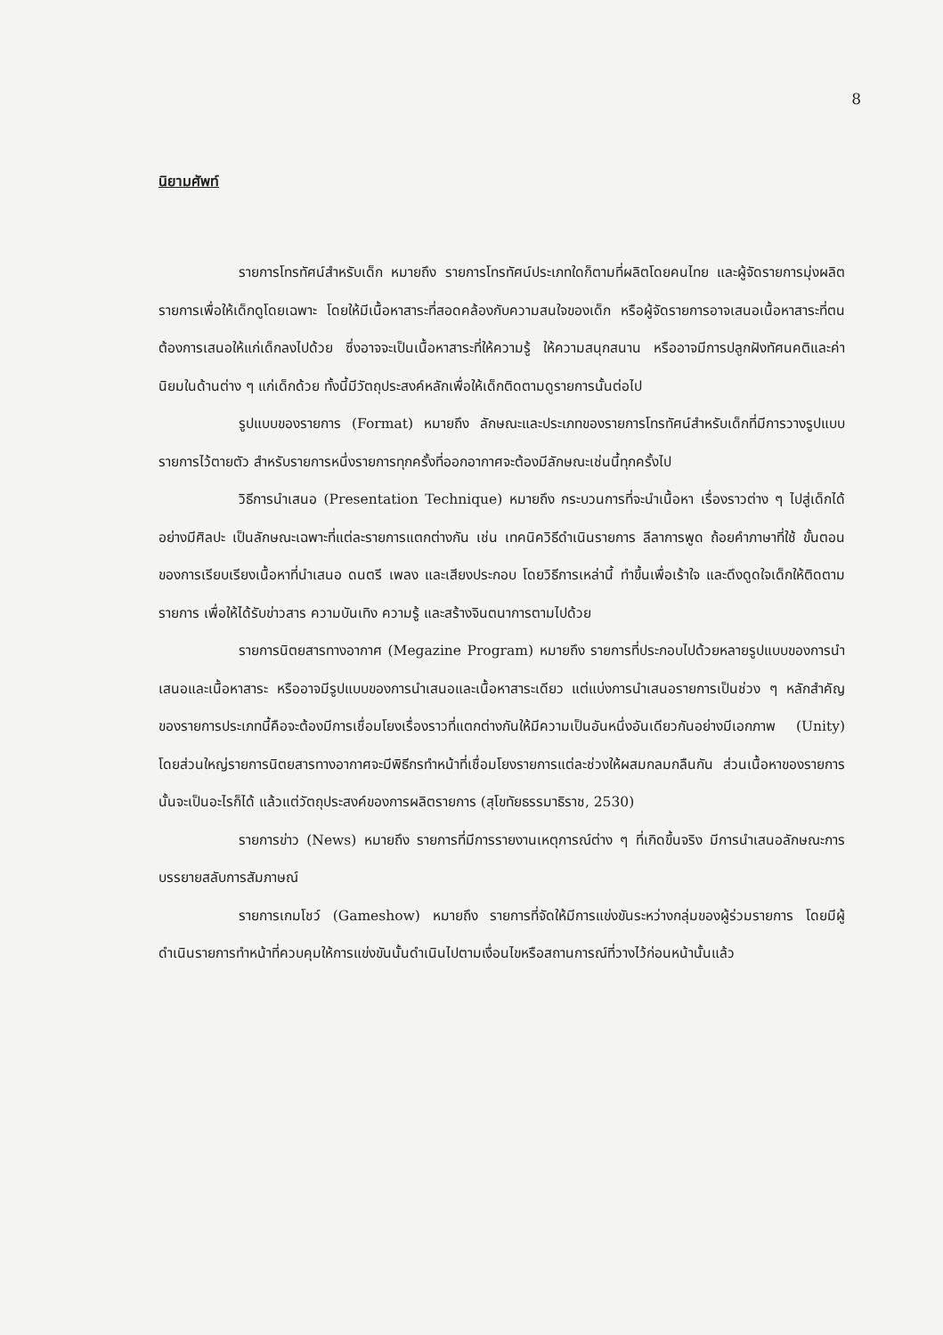8
นิยามศัพท์
รายการโทรทัศน์สำหรับเด็ก หมายถึง รายการโทรทัศน์ประเภทใดก็ตามที่ผลิตโดยคนไทย และผู้จัดรายการมุ่งผลิตรายการเพื่อให้เด็กดูโดยเฉพาะ โดยให้มีเนื้อหาสาระที่สอดคล้องกับความสนใจของเด็ก หรือผู้จัดรายการอาจเสนอเนื้อหาสาระที่ตนต้องการเสนอให้แก่เด็กลงไปด้วย ซึ่งอาจจะเป็นเนื้อหาสาระที่ให้ความรู้ ให้ความสนุกสนาน หรืออาจมีการปลูกฝังทัศนคติและค่านิยมในด้านต่าง ๆ แก่เด็กด้วย ทั้งนี้มีวัตถุประสงค์หลักเพื่อให้เด็กติดตามดูรายการนั้นต่อไป
รูปแบบของรายการ (Format) หมายถึง ลักษณะและประเภทของรายการโทรทัศน์สำหรับเด็กที่มีการวางรูปแบบรายการไว้ตายตัว สำหรับรายการหนึ่งรายการทุกครั้งที่ออกอากาศจะต้องมีลักษณะเช่นนี้ทุกครั้งไป
วิธีการนำเสนอ (Presentation Technique) หมายถึง กระบวนการที่จะนำเนื้อหา เรื่องราวต่าง ๆ ไปสู่เด็กได้อย่างมีศิลปะ เป็นลักษณะเฉพาะที่แต่ละรายการแตกต่างกัน เช่น เทคนิควิธีดำเนินรายการ ลีลาการพูด ถ้อยคำภาษาที่ใช้ ขั้นตอนของการเรียบเรียงเนื้อหาที่นำเสนอ ดนตรี เพลง และเสียงประกอบ โดยวิธีการเหล่านี้ ทำขึ้นเพื่อเร้าใจ และดึงดูดใจเด็กให้ติดตามรายการ เพื่อให้ได้รับข่าวสาร ความบันเทิง ความรู้ และสร้างจินตนาการตามไปด้วย
รายการนิตยสารทางอากาศ (Megazine Program) หมายถึง รายการที่ประกอบไปด้วยหลายรูปแบบของการนำเสนอและเนื้อหาสาระ หรืออาจมีรูปแบบของการนำเสนอและเนื้อหาสาระเดียว แต่แบ่งการนำเสนอรายการเป็นช่วง ๆ หลักสำคัญของรายการประเภทนี้คือจะต้องมีการเชื่อมโยงเรื่องราวที่แตกต่างกันให้มีความเป็นอันหนึ่งอันเดียวกันอย่างมีเอกภาพ (Unity) โดยส่วนใหญ่รายการนิตยสารทางอากาศจะมีพิธีกรทำหน้าที่เชื่อมโยงรายการแต่ละช่วงให้ผสมกลมกลืนกัน ส่วนเนื้อหาของรายการนั้นจะเป็นอะไรก็ได้ แล้วแต่วัตถุประสงค์ของการผลิตรายการ (สุโขทัยธรรมาธิราช, 2530)
รายการข่าว (News) หมายถึง รายการที่มีการรายงานเหตุการณ์ต่าง ๆ ที่เกิดขึ้นจริง มีการนำเสนอลักษณะการบรรยายสลับการสัมภาษณ์
รายการเกมโชว์ (Gameshow) หมายถึง รายการที่จัดให้มีการแข่งขันระหว่างกลุ่มของผู้ร่วมรายการ โดยมีผู้ดำเนินรายการทำหน้าที่ควบคุมให้การแข่งขันนั้นดำเนินไปตามเงื่อนไขหรือสถานการณ์ที่วางไว้ก่อนหน้านั้นแล้ว